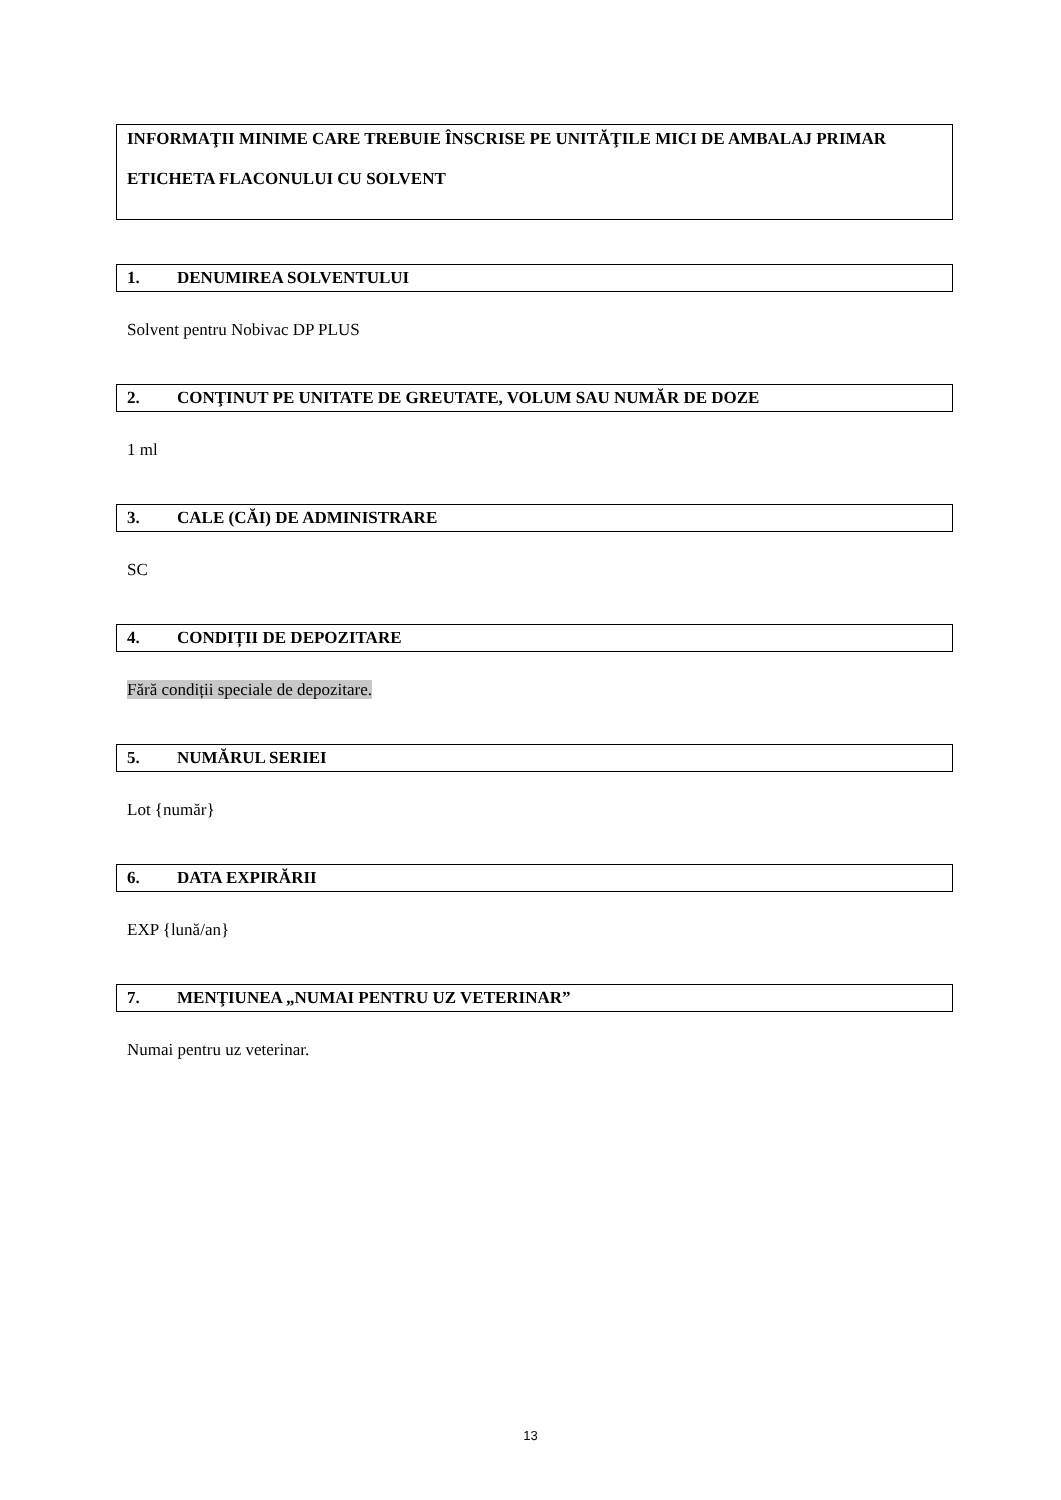INFORMAŢII MINIME CARE TREBUIE ÎNSCRISE PE UNITĂŢILE MICI DE AMBALAJ PRIMAR
ETICHETA FLACONULUI CU SOLVENT
1. DENUMIREA SOLVENTULUI
Solvent pentru Nobivac DP PLUS
2. CONŢINUT PE UNITATE DE GREUTATE, VOLUM SAU NUMĂR DE DOZE
1 ml
3. CALE (CĂI) DE ADMINISTRARE
SC
4. CONDIȚII DE DEPOZITARE
Fără condiții speciale de depozitare.
5. NUMĂRUL SERIEI
Lot {număr}
6. DATA EXPIRĂRII
EXP {lună/an}
7. MENŢIUNEA „NUMAI PENTRU UZ VETERINAR”
Numai pentru uz veterinar.
13